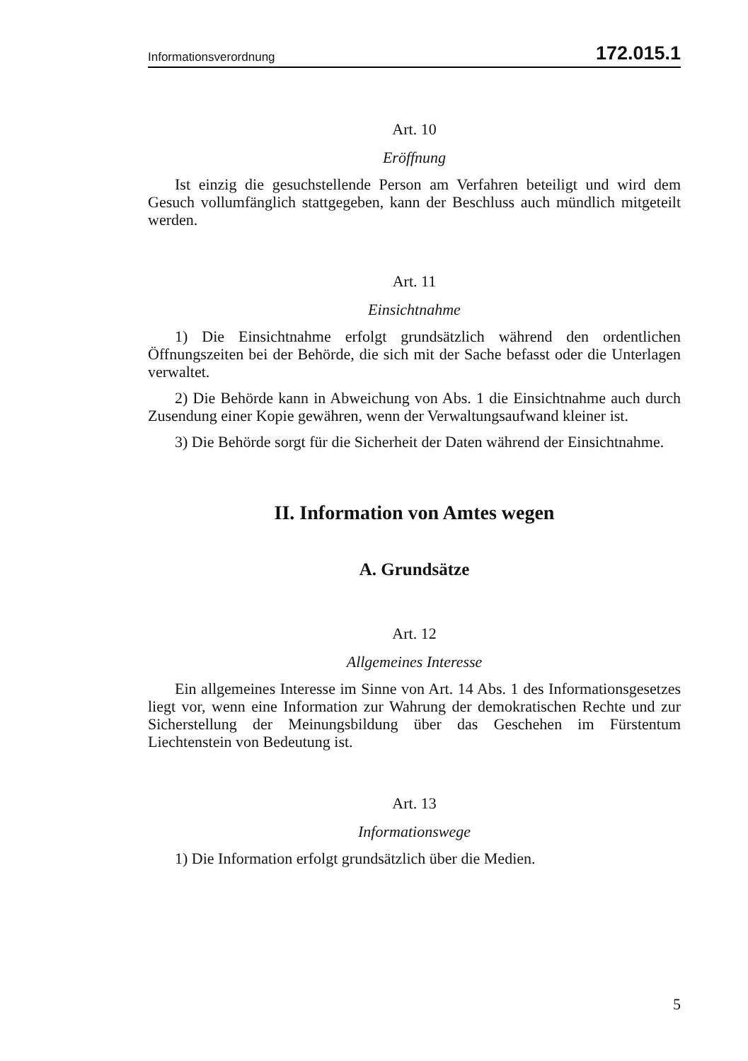Informationsverordnung 172.015.1
Art. 10
Eröffnung
Ist einzig die gesuchstellende Person am Verfahren beteiligt und wird dem Gesuch vollumfänglich stattgegeben, kann der Beschluss auch mündlich mitgeteilt werden.
Art. 11
Einsichtnahme
1) Die Einsichtnahme erfolgt grundsätzlich während den ordentlichen Öffnungszeiten bei der Behörde, die sich mit der Sache befasst oder die Unterlagen verwaltet.
2) Die Behörde kann in Abweichung von Abs. 1 die Einsichtnahme auch durch Zusendung einer Kopie gewähren, wenn der Verwaltungsaufwand kleiner ist.
3) Die Behörde sorgt für die Sicherheit der Daten während der Einsichtnahme.
II. Information von Amtes wegen
A. Grundsätze
Art. 12
Allgemeines Interesse
Ein allgemeines Interesse im Sinne von Art. 14 Abs. 1 des Informationsgesetzes liegt vor, wenn eine Information zur Wahrung der demokratischen Rechte und zur Sicherstellung der Meinungsbildung über das Geschehen im Fürstentum Liechtenstein von Bedeutung ist.
Art. 13
Informationswege
1) Die Information erfolgt grundsätzlich über die Medien.
5